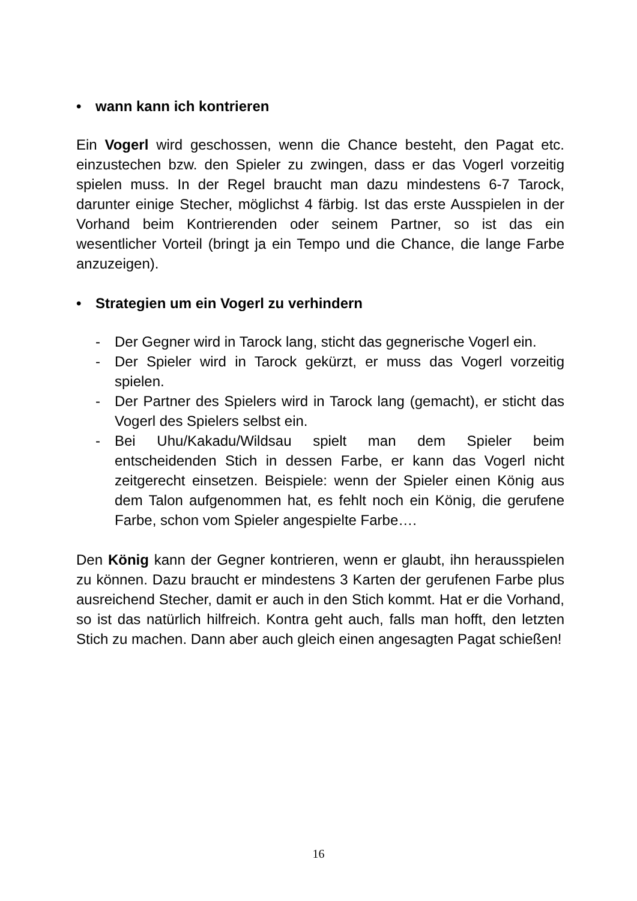• wann kann ich kontrieren
Ein Vogerl wird geschossen, wenn die Chance besteht, den Pagat etc. einzustechen bzw. den Spieler zu zwingen, dass er das Vogerl vorzeitig spielen muss. In der Regel braucht man dazu mindestens 6-7 Tarock, darunter einige Stecher, möglichst 4 färbig. Ist das erste Ausspielen in der Vorhand beim Kontrierenden oder seinem Partner, so ist das ein wesentlicher Vorteil (bringt ja ein Tempo und die Chance, die lange Farbe anzuzeigen).
• Strategien um ein Vogerl zu verhindern
- Der Gegner wird in Tarock lang, sticht das gegnerische Vogerl ein.
- Der Spieler wird in Tarock gekürzt, er muss das Vogerl vorzeitig spielen.
- Der Partner des Spielers wird in Tarock lang (gemacht), er sticht das Vogerl des Spielers selbst ein.
- Bei Uhu/Kakadu/Wildsau spielt man dem Spieler beim entscheidenden Stich in dessen Farbe, er kann das Vogerl nicht zeitgerecht einsetzen. Beispiele: wenn der Spieler einen König aus dem Talon aufgenommen hat, es fehlt noch ein König, die gerufene Farbe, schon vom Spieler angespielte Farbe….
Den König kann der Gegner kontrieren, wenn er glaubt, ihn herausspielen zu können. Dazu braucht er mindestens 3 Karten der gerufenen Farbe plus ausreichend Stecher, damit er auch in den Stich kommt. Hat er die Vorhand, so ist das natürlich hilfreich. Kontra geht auch, falls man hofft, den letzten Stich zu machen. Dann aber auch gleich einen angesagten Pagat schießen!
16